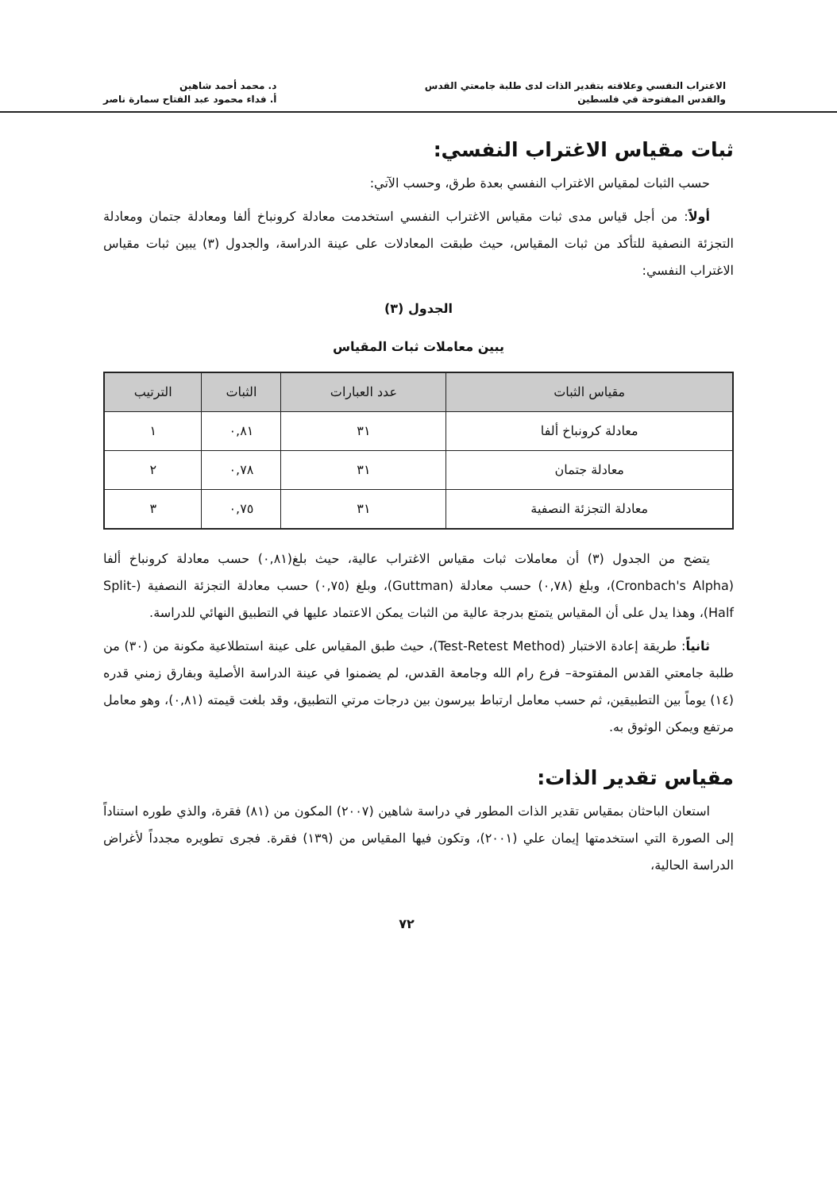الاغتراب النفسي وعلاقته بتقدير الذات لدى طلبة جامعتي القدس
والقدس المفتوحة في فلسطين
د. محمد أحمد شاهين
أ. فداء محمود عبد الفتاح سمارة ناصر
ثبات مقياس الاغتراب النفسي:
حسب الثبات لمقياس الاغتراب النفسي بعدة طرق، وحسب الآتي:
أولاً: من أجل قياس مدى ثبات مقياس الاغتراب النفسي استخدمت معادلة كرونباخ ألفا ومعادلة جتمان ومعادلة التجزئة النصفية للتأكد من ثبات المقياس، حيث طبقت المعادلات على عينة الدراسة، والجدول (٣) يبين ثبات مقياس الاغتراب النفسي:
الجدول (٣)
يبين معاملات ثبات المقياس
| مقياس الثبات | عدد العبارات | الثبات | الترتيب |
| --- | --- | --- | --- |
| معادلة كرونباخ ألفا | ٣١ | ٠,٨١ | ١ |
| معادلة جتمان | ٣١ | ٠,٧٨ | ٢ |
| معادلة التجزئة النصفية | ٣١ | ٠,٧٥ | ٣ |
يتضح من الجدول (٣) أن معاملات ثبات مقياس الاغتراب عالية، حيث بلغ(٠,٨١) حسب معادلة كرونباخ ألفا (Cronbach's Alpha)، وبلغ (٠,٧٨) حسب معادلة (Guttman)، وبلغ (٠,٧٥) حسب معادلة التجزئة النصفية (Split-Half)، وهذا يدل على أن المقياس يتمتع بدرجة عالية من الثبات يمكن الاعتماد عليها في التطبيق النهائي للدراسة.
ثانياً: طريقة إعادة الاختبار (Test-Retest Method)، حيث طبق المقياس على عينة استطلاعية مكونة من (٣٠) من طلبة جامعتي القدس المفتوحة– فرع رام الله وجامعة القدس، لم يضمنوا في عينة الدراسة الأصلية وبفارق زمني قدره (١٤) يوماً بين التطبيقين، ثم حسب معامل ارتباط بيرسون بين درجات مرتي التطبيق، وقد بلغت قيمته (٠,٨١)، وهو معامل مرتفع ويمكن الوثوق به.
مقياس تقدير الذات:
استعان الباحثان بمقياس تقدير الذات المطور في دراسة شاهين (٢٠٠٧) المكون من (٨١) فقرة، والذي طوره استناداً إلى الصورة التي استخدمتها إيمان علي (٢٠٠١)، وتكون فيها المقياس من (١٣٩) فقرة. فجرى تطويره مجدداً لأغراض الدراسة الحالية،
٧٢